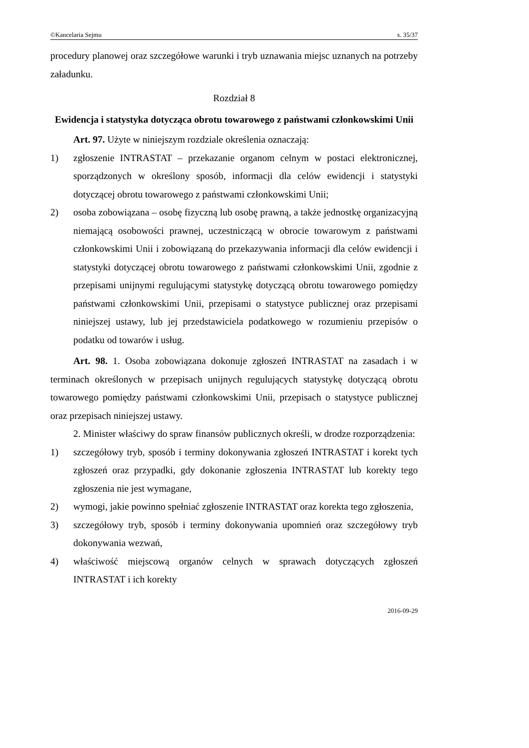©Kancelaria Sejmu s. 35/37
procedury planowej oraz szczegółowe warunki i tryb uznawania miejsc uznanych na potrzeby załadunku.
Rozdział 8
Ewidencja i statystyka dotycząca obrotu towarowego z państwami członkowskimi Unii
Art. 97. Użyte w niniejszym rozdziale określenia oznaczają:
1) zgłoszenie INTRASTAT – przekazanie organom celnym w postaci elektronicznej, sporządzonych w określony sposób, informacji dla celów ewidencji i statystyki dotyczącej obrotu towarowego z państwami członkowskimi Unii;
2) osoba zobowiązana – osobę fizyczną lub osobę prawną, a także jednostkę organizacyjną niemającą osobowości prawnej, uczestniczącą w obrocie towarowym z państwami członkowskimi Unii i zobowiązaną do przekazywania informacji dla celów ewidencji i statystyki dotyczącej obrotu towarowego z państwami członkowskimi Unii, zgodnie z przepisami unijnymi regulującymi statystykę dotyczącą obrotu towarowego pomiędzy państwami członkowskimi Unii, przepisami o statystyce publicznej oraz przepisami niniejszej ustawy, lub jej przedstawiciela podatkowego w rozumieniu przepisów o podatku od towarów i usług.
Art. 98. 1. Osoba zobowiązana dokonuje zgłoszeń INTRASTAT na zasadach i w terminach określonych w przepisach unijnych regulujących statystykę dotyczącą obrotu towarowego pomiędzy państwami członkowskimi Unii, przepisach o statystyce publicznej oraz przepisach niniejszej ustawy.
2. Minister właściwy do spraw finansów publicznych określi, w drodze rozporządzenia:
1) szczegółowy tryb, sposób i terminy dokonywania zgłoszeń INTRASTAT i korekt tych zgłoszeń oraz przypadki, gdy dokonanie zgłoszenia INTRASTAT lub korekty tego zgłoszenia nie jest wymagane,
2) wymogi, jakie powinno spełniać zgłoszenie INTRASTAT oraz korekta tego zgłoszenia,
3) szczegółowy tryb, sposób i terminy dokonywania upomnień oraz szczegółowy tryb dokonywania wezwań,
4) właściwość miejscową organów celnych w sprawach dotyczących zgłoszeń INTRASTAT i ich korekty
2016-09-29